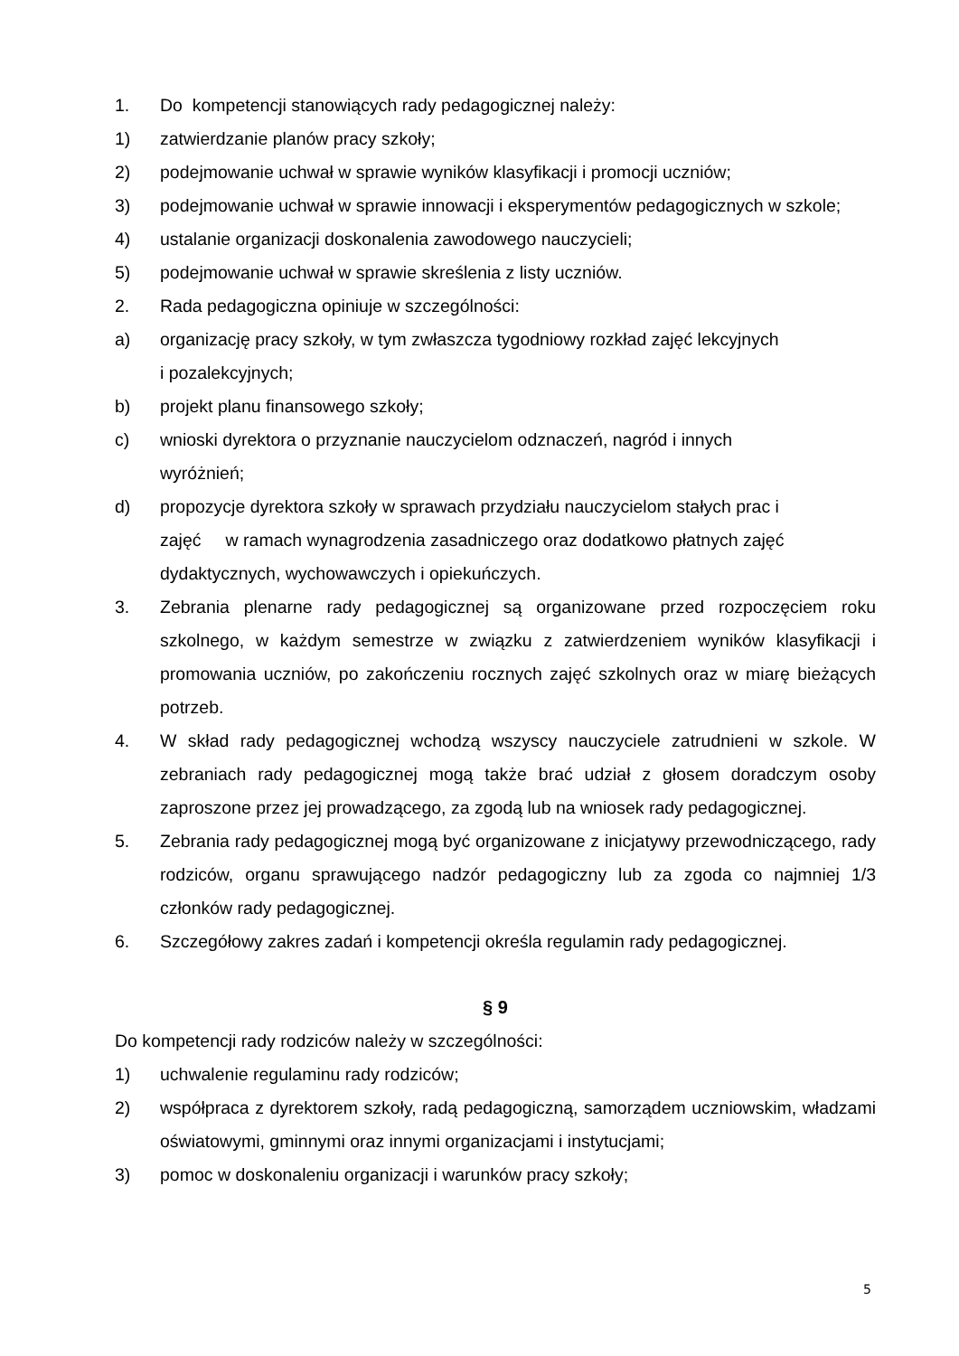1. Do kompetencji stanowiących rady pedagogicznej należy:
1) zatwierdzanie planów pracy szkoły;
2) podejmowanie uchwał w sprawie wyników klasyfikacji i promocji uczniów;
3) podejmowanie uchwał w sprawie innowacji i eksperymentów pedagogicznych w szkole;
4) ustalanie organizacji doskonalenia zawodowego nauczycieli;
5) podejmowanie uchwał w sprawie skreślenia z listy uczniów.
2. Rada pedagogiczna opiniuje w szczególności:
a) organizację pracy szkoły, w tym zwłaszcza tygodniowy rozkład zajęć lekcyjnych
i pozalekcyjnych;
b) projekt planu finansowego szkoły;
c) wnioski dyrektora o przyznanie nauczycielom odznaczeń, nagród i innych
wyróżnień;
d) propozycje dyrektora szkoły w sprawach przydziału nauczycielom stałych prac i
zajęć w ramach wynagrodzenia zasadniczego oraz dodatkowo płatnych zajęć
dydaktycznych, wychowawczych i opiekuńczych.
3. Zebrania plenarne rady pedagogicznej są organizowane przed rozpoczęciem roku szkolnego, w każdym semestrze w związku z zatwierdzeniem wyników klasyfikacji i promowania uczniów, po zakończeniu rocznych zajęć szkolnych oraz w miarę bieżących potrzeb.
4. W skład rady pedagogicznej wchodzą wszyscy nauczyciele zatrudnieni w szkole. W zebraniach rady pedagogicznej mogą także brać udział z głosem doradczym osoby zaproszone przez jej prowadzącego, za zgodą lub na wniosek rady pedagogicznej.
5. Zebrania rady pedagogicznej mogą być organizowane z inicjatywy przewodniczącego, rady rodziców, organu sprawującego nadzór pedagogiczny lub za zgoda co najmniej 1/3 członków rady pedagogicznej.
6. Szczegółowy zakres zadań i kompetencji określa regulamin rady pedagogicznej.
§ 9
Do kompetencji rady rodziców należy w szczególności:
1) uchwalenie regulaminu rady rodziców;
2) współpraca z dyrektorem szkoły, radą pedagogiczną, samorządem uczniowskim, władzami oświatowymi, gminnymi oraz innymi organizacjami i instytucjami;
3) pomoc w doskonaleniu organizacji i warunków pracy szkoły;
5